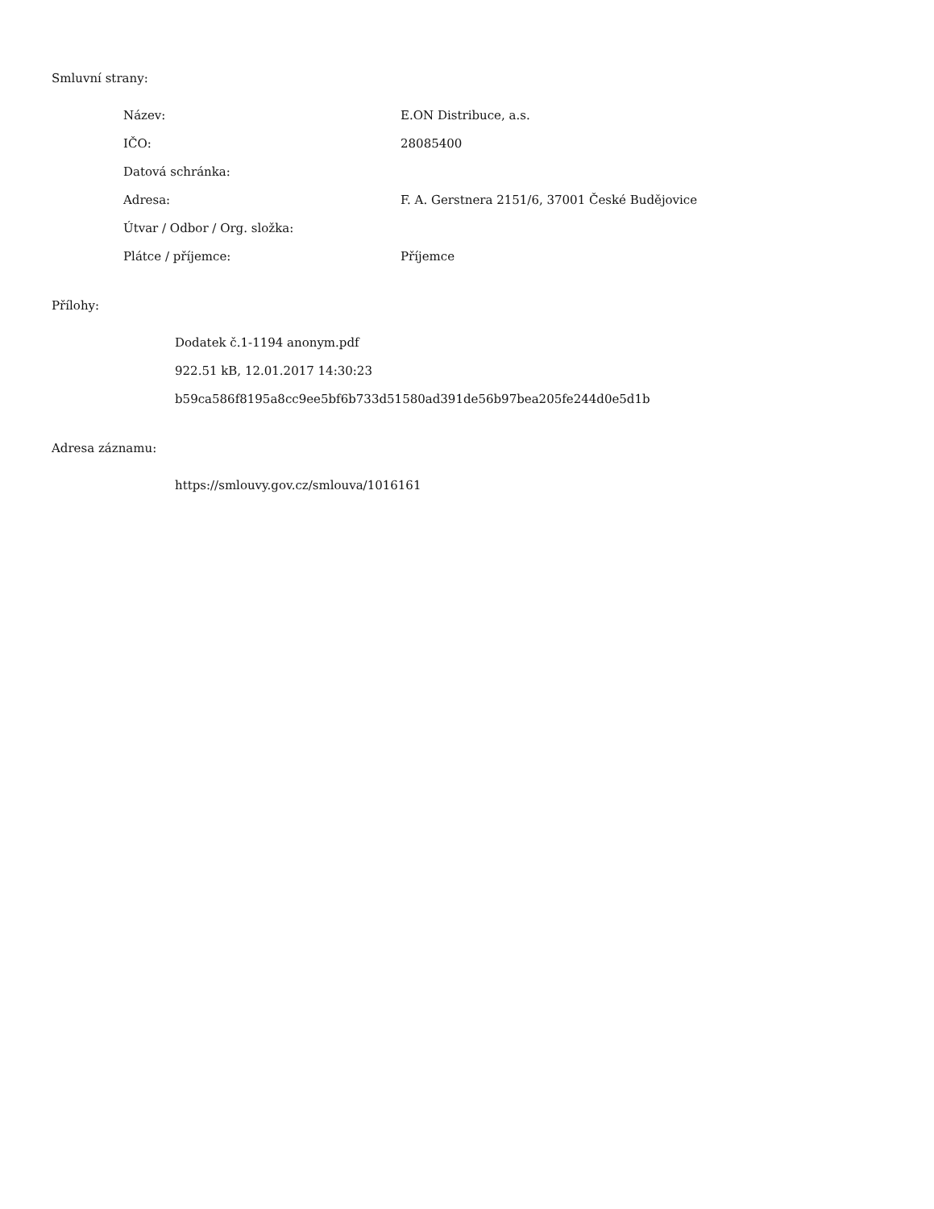Smluvní strany:
| Název: | E.ON Distribuce, a.s. |
| IČO: | 28085400 |
| Datová schránka: | |
| Adresa: | F. A. Gerstnera 2151/6, 37001 České Budějovice |
| Útvar / Odbor / Org. složka: | |
| Plátce / příjemce: | Příjemce |
Přílohy:
Dodatek č.1-1194 anonym.pdf
922.51 kB, 12.01.2017 14:30:23
b59ca586f8195a8cc9ee5bf6b733d51580ad391de56b97bea205fe244d0e5d1b
Adresa záznamu:
https://smlouvy.gov.cz/smlouva/1016161